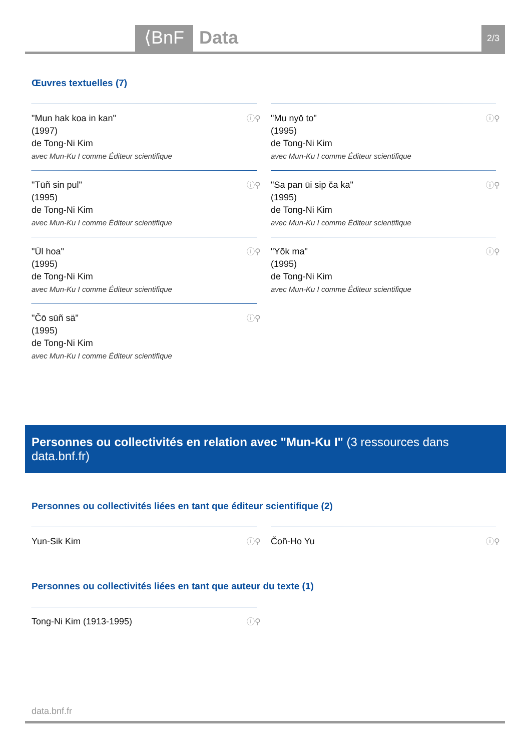⟨BnF Data 2/3
Œuvres textuelles (7)
"Mun hak koa in kan"
(1997)
de Tong-Ni Kim
avec Mun-Ku I comme Éditeur scientifique
ⓘ⚲
"Mu nyō to"
(1995)
de Tong-Ni Kim
avec Mun-Ku I comme Éditeur scientifique
ⓘ⚲
"Tūñ sin pul"
(1995)
de Tong-Ni Kim
avec Mun-Ku I comme Éditeur scientifique
ⓘ⚲
"Sa pan ūi sip ča ka"
(1995)
de Tong-Ni Kim
avec Mun-Ku I comme Éditeur scientifique
ⓘ⚲
"Ūl hoa"
(1995)
de Tong-Ni Kim
avec Mun-Ku I comme Éditeur scientifique
ⓘ⚲
"Yōk ma"
(1995)
de Tong-Ni Kim
avec Mun-Ku I comme Éditeur scientifique
ⓘ⚲
"Čō sūñ sä"
(1995)
de Tong-Ni Kim
avec Mun-Ku I comme Éditeur scientifique
ⓘ⚲
Personnes ou collectivités en relation avec "Mun-Ku I" (3 ressources dans data.bnf.fr)
Personnes ou collectivités liées en tant que éditeur scientifique (2)
Yun-Sik Kim ⓘ⚲
Čoñ-Ho Yu ⓘ⚲
Personnes ou collectivités liées en tant que auteur du texte (1)
Tong-Ni Kim (1913-1995) ⓘ⚲
data.bnf.fr